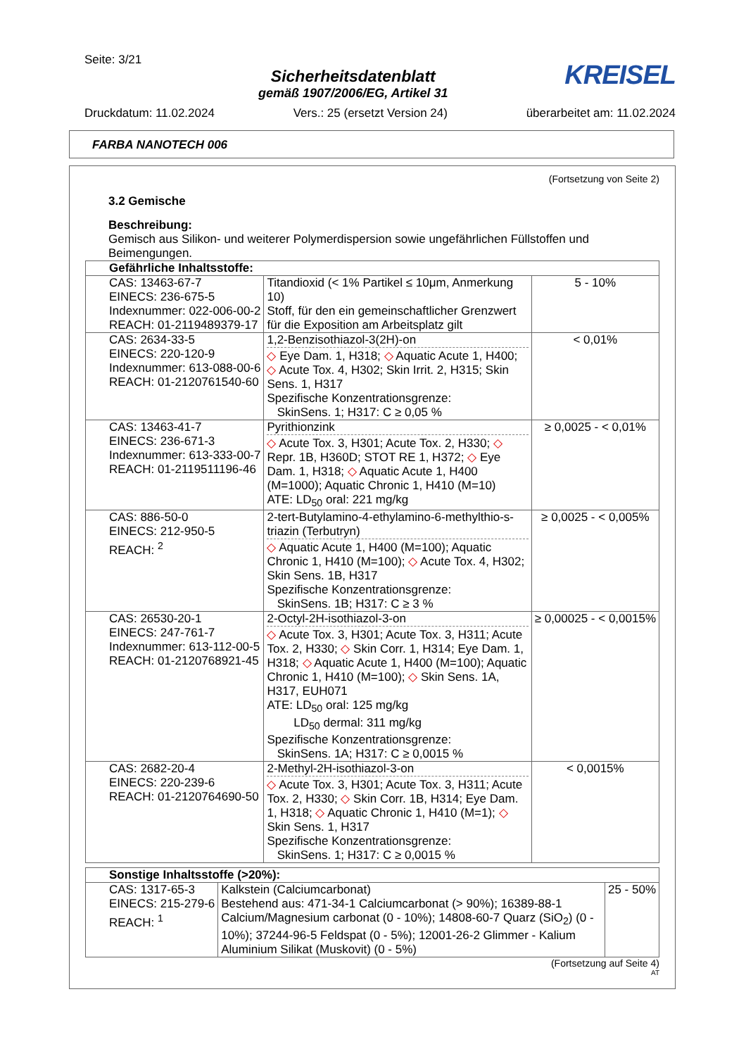Seite: 3/21
Sicherheitsdatenblatt
gemäß 1907/2006/EG, Artikel 31
KREISEL
Druckdatum: 11.02.2024 Vers.: 25 (ersetzt Version 24) überarbeitet am: 11.02.2024
FARBA NANOTECH 006
(Fortsetzung von Seite 2)
3.2 Gemische
Beschreibung:
Gemisch aus Silikon- und weiterer Polymerdispersion sowie ungefährlichen Füllstoffen und Beimengungen.
| Gefährliche Inhaltsstoffe: | | |
| --- | --- | --- |
| CAS: 13463-67-7 EINECS: 236-675-5 Indexnummer: 022-006-00-2 REACH: 01-2119489379-17 | Titandioxid (< 1% Partikel ≤ 10μm, Anmerkung 10) Stoff, für den ein gemeinschaftlicher Grenzwert für die Exposition am Arbeitsplatz gilt | 5 - 10% |
| CAS: 2634-33-5 EINECS: 220-120-9 Indexnummer: 613-088-00-6 REACH: 01-2120761540-60 | 1,2-Benzisothiazol-3(2H)-on ◇ Eye Dam. 1, H318; ◇ Aquatic Acute 1, H400; ◇ Acute Tox. 4, H302; Skin Irrit. 2, H315; Skin Sens. 1, H317 Spezifische Konzentrationsgrenze: SkinSens. 1; H317: C ≥ 0,05 % | < 0,01% |
| CAS: 13463-41-7 EINECS: 236-671-3 Indexnummer: 613-333-00-7 REACH: 01-2119511196-46 | Pyrithionzink ◇ Acute Tox. 3, H301; Acute Tox. 2, H330; ◇ Repr. 1B, H360D; STOT RE 1, H372; ◇ Eye Dam. 1, H318; ◇ Aquatic Acute 1, H400 (M=1000); Aquatic Chronic 1, H410 (M=10) ATE: LD<sub>50</sub> oral: 221 mg/kg | ≥ 0,0025 - < 0,01% |
| CAS: 886-50-0 EINECS: 212-950-5 REACH: <sup>2</sup> | 2-tert-Butylamino-4-ethylamino-6-methylthio-s-triazin (Terbutryn) ◇ Aquatic Acute 1, H400 (M=100); Aquatic Chronic 1, H410 (M=100); ◇ Acute Tox. 4, H302; Skin Sens. 1B, H317 Spezifische Konzentrationsgrenze: SkinSens. 1B; H317: C ≥ 3 % | ≥ 0,0025 - < 0,005% |
| CAS: 26530-20-1 EINECS: 247-761-7 Indexnummer: 613-112-00-5 REACH: 01-2120768921-45 | 2-Octyl-2H-isothiazol-3-on ◇ Acute Tox. 3, H301; Acute Tox. 3, H311; Acute Tox. 2, H330; ◇ Skin Corr. 1, H314; Eye Dam. 1, H318; ◇ Aquatic Acute 1, H400 (M=100); Aquatic Chronic 1, H410 (M=100); ◇ Skin Sens. 1A, H317, EUH071 ATE: LD<sub>50</sub> oral: 125 mg/kg LD<sub>50</sub> dermal: 311 mg/kg Spezifische Konzentrationsgrenze: SkinSens. 1A; H317: C ≥ 0,0015 % | ≥ 0,00025 - < 0,0015% |
| CAS: 2682-20-4 EINECS: 220-239-6 REACH: 01-2120764690-50 | 2-Methyl-2H-isothiazol-3-on ◇ Acute Tox. 3, H301; Acute Tox. 3, H311; Acute Tox. 2, H330; ◇ Skin Corr. 1B, H314; Eye Dam. 1, H318; ◇ Aquatic Chronic 1, H410 (M=1); ◇ Skin Sens. 1, H317 Spezifische Konzentrationsgrenze: SkinSens. 1; H317: C ≥ 0,0015 % | < 0,0015% |
| Sonstige Inhaltsstoffe (>20%): | | |
| --- | --- | --- |
| CAS: 1317-65-3 EINECS: 215-279-6 REACH: <sup>1</sup> | Kalkstein (Calciumcarbonat) Bestehend aus: 471-34-1 Calciumcarbonat (> 90%); 16389-88-1 Calcium/Magnesium carbonat (0 - 10%); 14808-60-7 Quarz (SiO<sub>2</sub>) (0 - 10%); 37244-96-5 Feldspat (0 - 5%); 12001-26-2 Glimmer - Kalium Aluminium Silikat (Muskovit) (0 - 5%) | 25 - 50% |
(Fortsetzung auf Seite 4)
AT